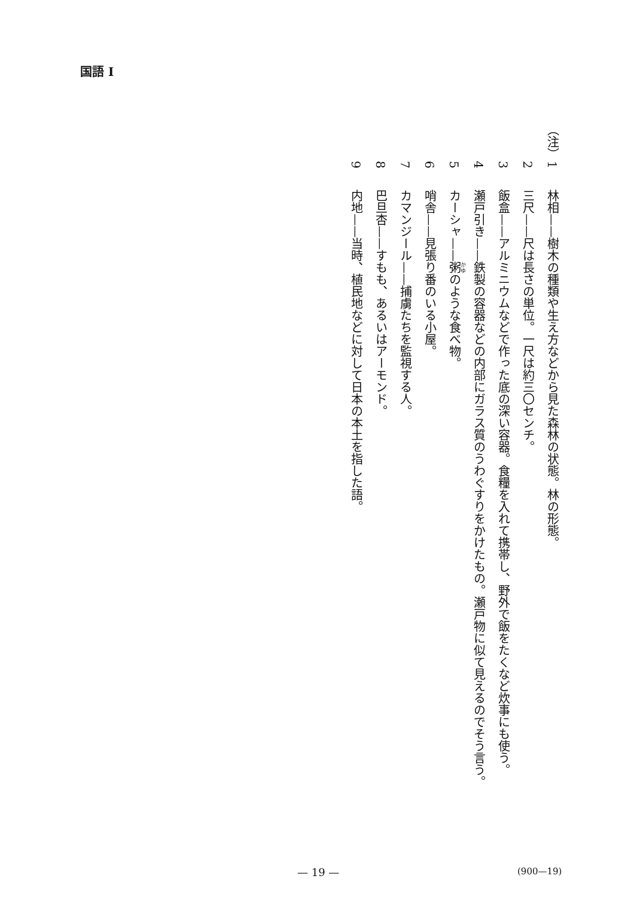国語 I
（注）
1 林相——樹木の種類や生え方などから見た森林の状態。林の形態。
2 三尺——尺は長さの単位。一尺は約三〇センチ。
3 飯盒——アルミニウムなどで作った底の深い容器。食糧を入れて携帯し、野外で飯をたくなど炊事にも使う。
4 瀬戸引き——鉄製の容器などの内部にガラス質のうわぐすりをかけたもの。瀬戸物に似て見えるのでそう言う。
5 カーシャ——粥のような食べ物。
6 哨舎——見張り番のいる小屋。
7 カマンジール——捕虜たちを監視する人。
8 巴旦杏——すもも、あるいはアーモンド。
9 内地——当時、植民地などに対して日本の本土を指した語。
— 19 — (900—19)